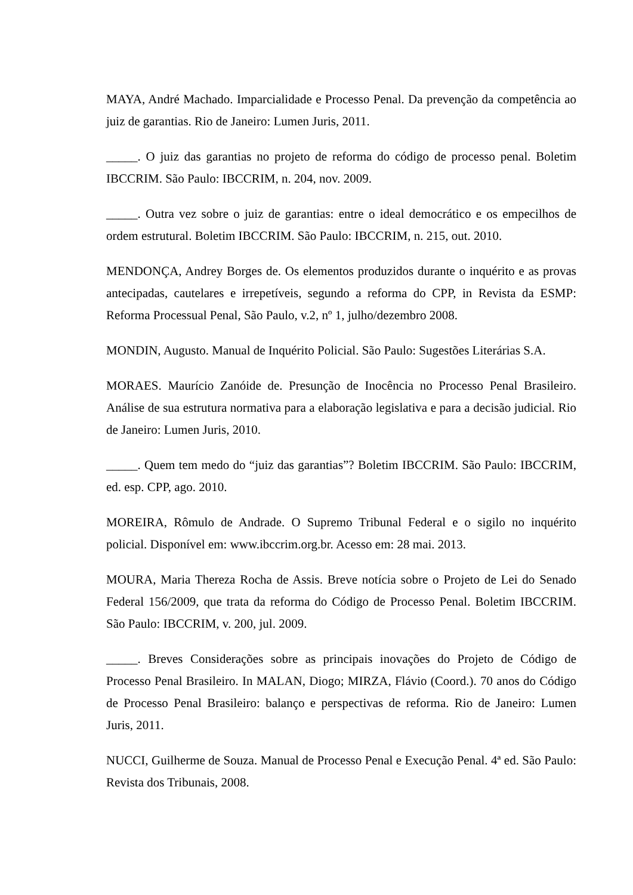MAYA, André Machado. Imparcialidade e Processo Penal. Da prevenção da competência ao juiz de garantias. Rio de Janeiro: Lumen Juris, 2011.
_____. O juiz das garantias no projeto de reforma do código de processo penal. Boletim IBCCRIM. São Paulo: IBCCRIM, n. 204, nov. 2009.
_____. Outra vez sobre o juiz de garantias: entre o ideal democrático e os empecilhos de ordem estrutural. Boletim IBCCRIM. São Paulo: IBCCRIM, n. 215, out. 2010.
MENDONÇA, Andrey Borges de. Os elementos produzidos durante o inquérito e as provas antecipadas, cautelares e irrepetíveis, segundo a reforma do CPP, in Revista da ESMP: Reforma Processual Penal, São Paulo, v.2, nº 1, julho/dezembro 2008.
MONDIN, Augusto. Manual de Inquérito Policial. São Paulo: Sugestões Literárias S.A.
MORAES. Maurício Zanóide de. Presunção de Inocência no Processo Penal Brasileiro. Análise de sua estrutura normativa para a elaboração legislativa e para a decisão judicial. Rio de Janeiro: Lumen Juris, 2010.
_____. Quem tem medo do “juiz das garantias”? Boletim IBCCRIM. São Paulo: IBCCRIM, ed. esp. CPP, ago. 2010.
MOREIRA, Rômulo de Andrade. O Supremo Tribunal Federal e o sigilo no inquérito policial. Disponível em: www.ibccrim.org.br. Acesso em: 28 mai. 2013.
MOURA, Maria Thereza Rocha de Assis. Breve notícia sobre o Projeto de Lei do Senado Federal 156/2009, que trata da reforma do Código de Processo Penal. Boletim IBCCRIM. São Paulo: IBCCRIM, v. 200, jul. 2009.
_____. Breves Considerações sobre as principais inovações do Projeto de Código de Processo Penal Brasileiro. In MALAN, Diogo; MIRZA, Flávio (Coord.). 70 anos do Código de Processo Penal Brasileiro: balanço e perspectivas de reforma. Rio de Janeiro: Lumen Juris, 2011.
NUCCI, Guilherme de Souza. Manual de Processo Penal e Execução Penal. 4ª ed. São Paulo: Revista dos Tribunais, 2008.